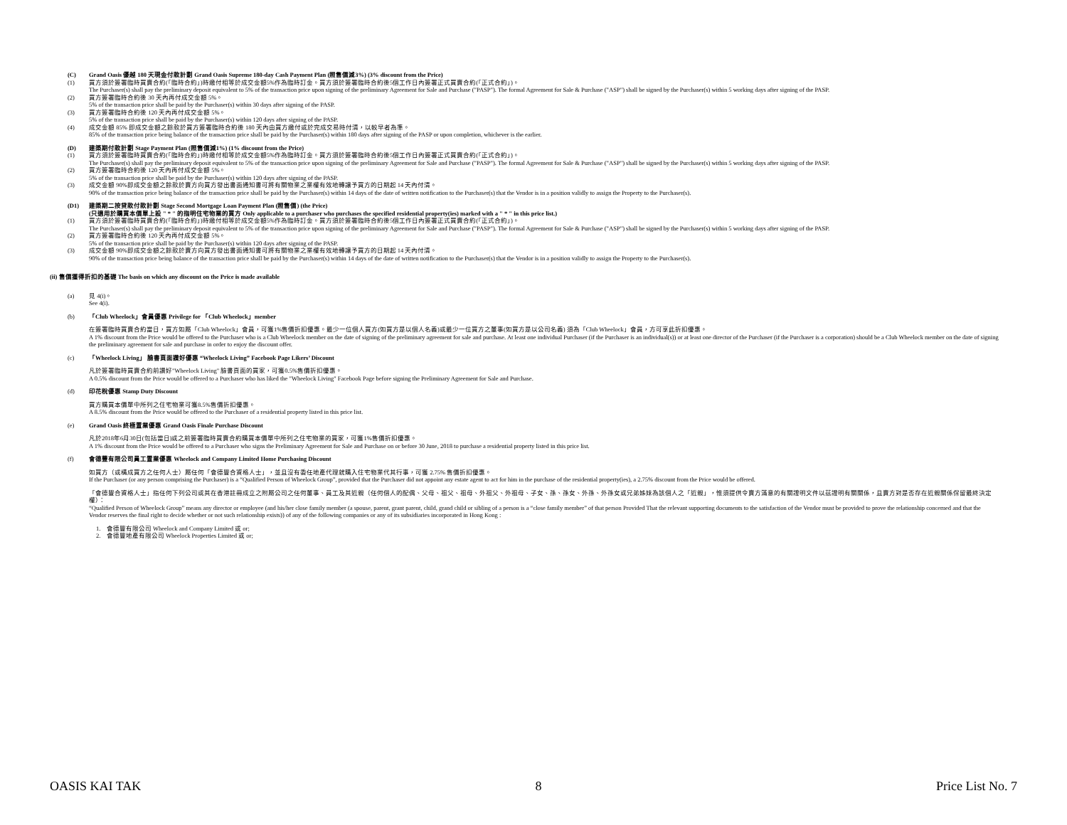(C) Grand Oasis 優越 180 天現金付款計劃 Grand Oasis Supreme 180-day Cash Payment Plan (照售價減3%) (3% discount from the Price)
(1) 買方須於簽署臨時買賣合約(「臨時合約」)時繳付相等於成交金額5%作為臨時訂金。買方須於簽署臨時合約後5個工作日內簽署正式買賣合約(「正式合約」)。
The Purchaser(s) shall pay the preliminary deposit equivalent to 5% of the transaction price upon signing of the preliminary Agreement for Sale and Purchase ("PASP"). The formal Agreement for Sale & Purchase ("ASP") shall be signed by the Purchaser(s) within 5 working days after signing of the PASP.
(2) 買方簽署臨時合約後 30 天內再付成交金額 5%。
5% of the transaction price shall be paid by the Purchaser(s) within 30 days after signing of the PASP.
(3) 買方簽署臨時合約後 120 天內再付成交金額 5%。
5% of the transaction price shall be paid by the Purchaser(s) within 120 days after signing of the PASP.
(4) 成交金額 85% 即成交金額之餘款於買方簽署臨時合約後 180 天內由買方繳付或於完成交易時付清，以較早者為準。
85% of the transaction price being balance of the transaction price shall be paid by the Purchaser(s) within 180 days after signing of the PASP or upon completion, whichever is the earlier.
(D) 建築期付款計劃 Stage Payment Plan (照售價減1%) (1% discount from the Price)
(1) 買方須於簽署臨時買賣合約(「臨時合約」)時繳付相等於成交金額5%作為臨時訂金。買方須於簽署臨時合約後5個工作日內簽署正式買賣合約(「正式合約」)。
The Purchaser(s) shall pay the preliminary deposit equivalent to 5% of the transaction price upon signing of the preliminary Agreement for Sale and Purchase ("PASP"). The formal Agreement for Sale & Purchase ("ASP") shall be signed by the Purchaser(s) within 5 working days after signing of the PASP.
(2) 買方簽署臨時合約後 120 天內再付成交金額 5%。
5% of the transaction price shall be paid by the Purchaser(s) within 120 days after signing of the PASP.
(3) 成交金額 90%即成交金額之餘款於賣方向買方發出書面通知書可將有關物業之業權有效地轉讓予買方的日期起 14 天內付清。
90% of the transaction price being balance of the transaction price shall be paid by the Purchaser(s) within 14 days of the date of written notification to the Purchaser(s) that the Vendor is in a position validly to assign the Property to the Purchaser(s).
(D1) 建築期二按貸款付款計劃 Stage Second Mortgage Loan Payment Plan (照售價) (the Price)
(只適用於購買本價單上設 " * " 的指明住宅物業的買方 Only applicable to a purchaser who purchases the specified residential property(ies) marked with a " * " in this price list.)
(1) 買方須於簽署臨時買賣合約(「臨時合約」)時繳付相等於成交金額5%作為臨時訂金。買方須於簽署臨時合約後5個工作日內簽署正式買賣合約(「正式合約」)。
The Purchaser(s) shall pay the preliminary deposit equivalent to 5% of the transaction price upon signing of the preliminary Agreement for Sale and Purchase ("PASP"). The formal Agreement for Sale & Purchase ("ASP") shall be signed by the Purchaser(s) within 5 working days after signing of the PASP.
(2) 買方簽署臨時合約後 120 天內再付成交金額 5%。
5% of the transaction price shall be paid by the Purchaser(s) within 120 days after signing of the PASP.
(3) 成交金額 90%即成交金額之餘款於賣方向買方發出書面通知書可將有關物業之業權有效地轉讓予買方的日期起 14 天內付清。
90% of the transaction price being balance of the transaction price shall be paid by the Purchaser(s) within 14 days of the date of written notification to the Purchaser(s) that the Vendor is in a position validly to assign the Property to the Purchaser(s).
(ii) 售價獲得折扣的基礎 The basis on which any discount on the Price is made available
(a) 見 4(i)。
See 4(i).
(b) 「Club Wheelock」會員優惠 Privilege for 「Club Wheelock」member
在簽署臨時買賣合約當日，買方如屬「Club Wheelock」會員，可獲1%售價折扣優惠。最少一位個人買方(如買方是以個人名義)或最少一位買方之董事(如買方是以公司名義) 須為「Club Wheelock」會員，方可享此折扣優惠。
A 1% discount from the Price would be offered to the Purchaser who is a Club Wheelock member on the date of signing of the preliminary agreement for sale and purchase. At least one individual Purchaser (if the Purchaser is an individual(s)) or at least one director of the Purchaser (if the Purchaser is a corporation) should be a Club Wheelock member on the date of signing the preliminary agreement for sale and purchase in order to enjoy the discount offer.
(c) 「Wheelock Living」 臉書頁面讚好優惠 “Wheelock Living” Facebook Page Likers’ Discount
凡於簽署臨時買賣合約前讚好"Wheelock Living" 臉書頁面的買家，可獲0.5%售價折扣優惠。
A 0.5% discount from the Price would be offered to a Purchaser who has liked the "Wheelock Living" Facebook Page before signing the Preliminary Agreement for Sale and Purchase.
(d) 印花稅優惠 Stamp Duty Discount
買方購買本價單中所列之住宅物業可獲8.5%售價折扣優惠。
A 8.5% discount from the Price would be offered to the Purchaser of a residential property listed in this price list.
(e) Grand Oasis 終極置業優惠 Grand Oasis Finale Purchase Discount
凡於2018年6月30日(包括當日)或之前簽署臨時買賣合約購買本價單中所列之住宅物業的買家，可獲1%售價折扣優惠。
A 1% discount from the Price would be offered to a Purchaser who signs the Preliminary Agreement for Sale and Purchase on or before 30 June, 2018 to purchase a residential property listed in this price list.
(f) 會德豐有限公司員工置業優惠 Wheelock and Company Limited Home Purchasing Discount
如買方（或構成買方之任何人士）屬任何「會德豐合資格人士」，並且沒有委任地產代理就購入住宅物業代其行事，可獲 2.75% 售價折扣優惠。
If the Purchaser (or any person comprising the Purchaser) is a “Qualified Person of Wheelock Group”, provided that the Purchaser did not appoint any estate agent to act for him in the purchase of the residential property(ies), a 2.75% discount from the Price would be offered.
「會德豐合資格人士」指任何下列公司或其在香港註冊成立之附屬公司之任何董事、員工及其近親（任何個人的配偶、父母、祖父、祖母、外祖父、外祖母、子女、孫、孫女、外孫、外孫女或兄弟姊妹為該個人之「近親」，惟須提供令賣方滿意的有關證明文件以茲證明有關關係，且賣方對是否存在近親關係保留最終決定權）：
“Qualified Person of Wheelock Group” means any director or employee (and his/her close family member (a spouse, parent, grant parent, child, grand child or sibling of a person is a “close family member” of that person Provided That the relevant supporting documents to the satisfaction of the Vendor must be provided to prove the relationship concerned and that the Vendor reserves the final right to decide whether or not such relationship exists)) of any of the following companies or any of its subsidiaries incorporated in Hong Kong :
1. 會德豐有限公司 Wheelock and Company Limited 或 or;
2. 會德豐地產有限公司 Wheelock Properties Limited 或 or;
OASIS KAI TAK 8 Price List No. 7